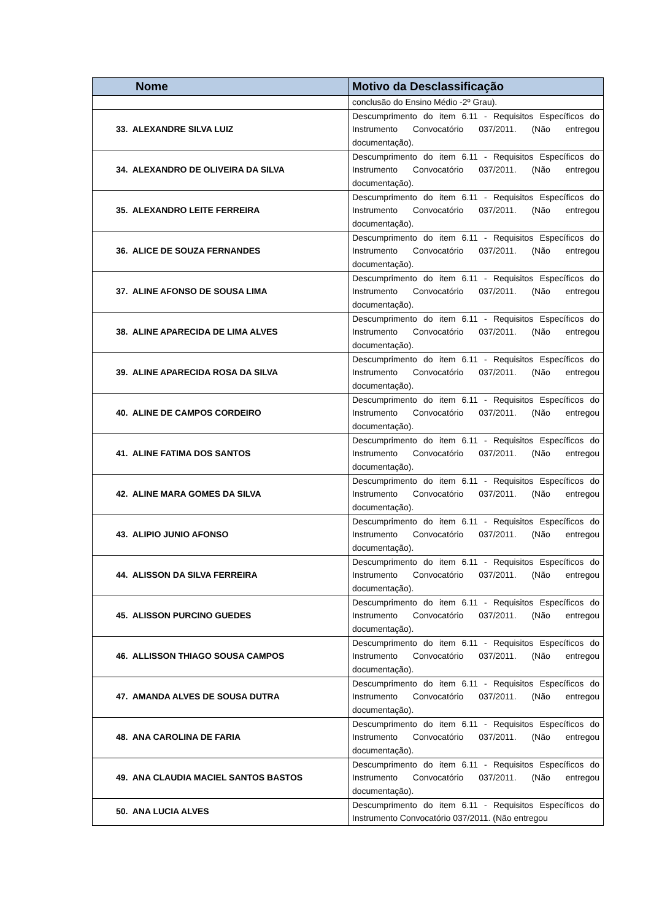| Nome | Motivo da Desclassificação |
| --- | --- |
| | conclusão do Ensino Médio -2º Grau). |
| 33. ALEXANDRE SILVA LUIZ | Descumprimento do item 6.11 - Requisitos Específicos do Instrumento Convocatório 037/2011. (Não entregou documentação). |
| 34. ALEXANDRO DE OLIVEIRA DA SILVA | Descumprimento do item 6.11 - Requisitos Específicos do Instrumento Convocatório 037/2011. (Não entregou documentação). |
| 35. ALEXANDRO LEITE FERREIRA | Descumprimento do item 6.11 - Requisitos Específicos do Instrumento Convocatório 037/2011. (Não entregou documentação). |
| 36. ALICE DE SOUZA FERNANDES | Descumprimento do item 6.11 - Requisitos Específicos do Instrumento Convocatório 037/2011. (Não entregou documentação). |
| 37. ALINE AFONSO DE SOUSA LIMA | Descumprimento do item 6.11 - Requisitos Específicos do Instrumento Convocatório 037/2011. (Não entregou documentação). |
| 38. ALINE APARECIDA DE LIMA ALVES | Descumprimento do item 6.11 - Requisitos Específicos do Instrumento Convocatório 037/2011. (Não entregou documentação). |
| 39. ALINE APARECIDA ROSA DA SILVA | Descumprimento do item 6.11 - Requisitos Específicos do Instrumento Convocatório 037/2011. (Não entregou documentação). |
| 40. ALINE DE CAMPOS CORDEIRO | Descumprimento do item 6.11 - Requisitos Específicos do Instrumento Convocatório 037/2011. (Não entregou documentação). |
| 41. ALINE FATIMA DOS SANTOS | Descumprimento do item 6.11 - Requisitos Específicos do Instrumento Convocatório 037/2011. (Não entregou documentação). |
| 42. ALINE MARA GOMES DA SILVA | Descumprimento do item 6.11 - Requisitos Específicos do Instrumento Convocatório 037/2011. (Não entregou documentação). |
| 43. ALIPIO JUNIO AFONSO | Descumprimento do item 6.11 - Requisitos Específicos do Instrumento Convocatório 037/2011. (Não entregou documentação). |
| 44. ALISSON DA SILVA FERREIRA | Descumprimento do item 6.11 - Requisitos Específicos do Instrumento Convocatório 037/2011. (Não entregou documentação). |
| 45. ALISSON PURCINO GUEDES | Descumprimento do item 6.11 - Requisitos Específicos do Instrumento Convocatório 037/2011. (Não entregou documentação). |
| 46. ALLISSON THIAGO SOUSA CAMPOS | Descumprimento do item 6.11 - Requisitos Específicos do Instrumento Convocatório 037/2011. (Não entregou documentação). |
| 47. AMANDA ALVES DE SOUSA DUTRA | Descumprimento do item 6.11 - Requisitos Específicos do Instrumento Convocatório 037/2011. (Não entregou documentação). |
| 48. ANA CAROLINA DE FARIA | Descumprimento do item 6.11 - Requisitos Específicos do Instrumento Convocatório 037/2011. (Não entregou documentação). |
| 49. ANA CLAUDIA MACIEL SANTOS BASTOS | Descumprimento do item 6.11 - Requisitos Específicos do Instrumento Convocatório 037/2011. (Não entregou documentação). |
| 50. ANA LUCIA ALVES | Descumprimento do item 6.11 - Requisitos Específicos do Instrumento Convocatório 037/2011. (Não entregou |